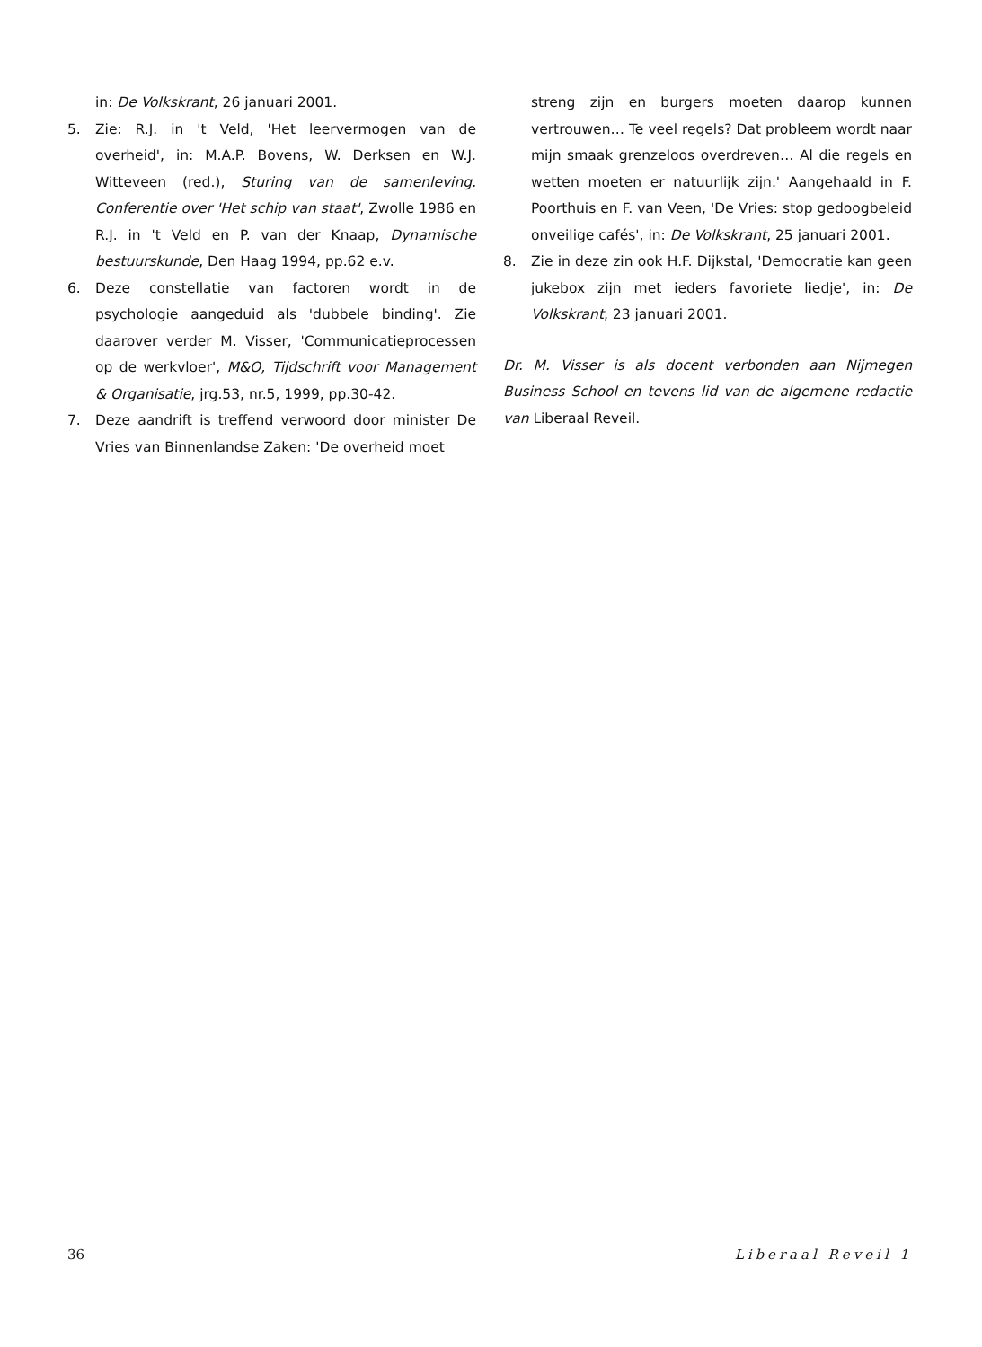in: De Volkskrant, 26 januari 2001.
5. Zie: R.J. in 't Veld, 'Het leervermogen van de overheid', in: M.A.P. Bovens, W. Derksen en W.J. Witteveen (red.), Sturing van de samenleving. Conferentie over 'Het schip van staat', Zwolle 1986 en R.J. in 't Veld en P. van der Knaap, Dynamische bestuurskunde, Den Haag 1994, pp.62 e.v.
6. Deze constellatie van factoren wordt in de psychologie aangeduid als 'dubbele binding'. Zie daarover verder M. Visser, 'Communicatieprocessen op de werkvloer', M&O, Tijdschrift voor Management & Organisatie, jrg.53, nr.5, 1999, pp.30-42.
7. Deze aandrift is treffend verwoord door minister De Vries van Binnenlandse Zaken: 'De overheid moet
streng zijn en burgers moeten daarop kunnen vertrouwen… Te veel regels? Dat probleem wordt naar mijn smaak grenzeloos overdreven… Al die regels en wetten moeten er natuurlijk zijn.' Aangehaald in F. Poorthuis en F. van Veen, 'De Vries: stop gedoogbeleid onveilige cafés', in: De Volkskrant, 25 januari 2001.
8. Zie in deze zin ook H.F. Dijkstal, 'Democratie kan geen jukebox zijn met ieders favoriete liedje', in: De Volkskrant, 23 januari 2001.
Dr. M. Visser is als docent verbonden aan Nijmegen Business School en tevens lid van de algemene redactie van Liberaal Reveil.
36 Liberaal Reveil 1